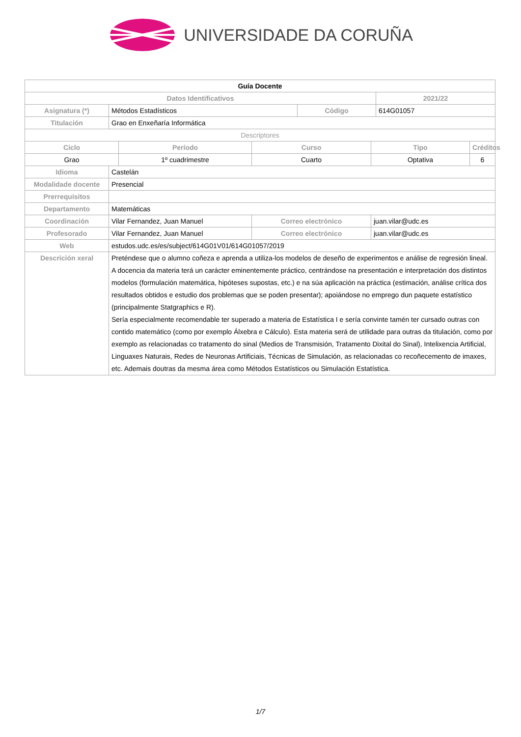UNIVERSIDADE DA CORUÑA
| Guía Docente | | | | | | | |
| Datos Identificativos | | | | | | 2021/22 | |
| Asignatura (*) | Métodos Estadísticos | | | Código | | 614G01057 | |
| Titulación | Grao en Enxeñaría Informática | | | | | | |
| Descriptores | | | | | | | |
| Ciclo | | Período | Curso | | Tipo | | Créditos |
| Grao | | 1º cuadrimestre | Cuarto | | Optativa | | 6 |
| Idioma | Castelán | | | | | | |
| Modalidade docente | Presencial | | | | | | |
| Prerrequisitos | | | | | | | |
| Departamento | Matemáticas | | | | | | |
| Coordinación | Vilar Fernandez, Juan Manuel | | Correo electrónico | | juan.vilar@udc.es | | |
| Profesorado | Vilar Fernandez, Juan Manuel | | Correo electrónico | | juan.vilar@udc.es | | |
| Web | estudos.udc.es/es/subject/614G01V01/614G01057/2019 | | | | | | |
| Descrición xeral | Preténdese que o alumno coñeza e aprenda a utiliza-los modelos de deseño de experimentos e análise de regresión lineal. A docencia da materia terá un carácter eminentemente práctico, centrándose na presentación e interpretación dos distintos modelos (formulación matemática, hipóteses supostas, etc.) e na súa aplicación na práctica (estimación, análise crítica dos resultados obtidos e estudio dos problemas que se poden presentar); apoiándose no emprego dun paquete estatístico (principalmente Statgraphics e R). Sería especialmente recomendable ter superado a materia de Estatística I e sería convinte tamén ter cursado outras con contido matemático (como por exemplo Álxebra e Cálculo). Esta materia será de utilidade para outras da titulación, como por exemplo as relacionadas co tratamento do sinal (Medios de Transmisión, Tratamento Dixital do Sinal), Intelixencia Artificial, Linguaxes Naturais, Redes de Neuronas Artificiais, Técnicas de Simulación, as relacionadas co recoñecemento de imaxes, etc. Ademais doutras da mesma área como Métodos Estatísticos ou Simulación Estatística. | | | | | | |
1/7